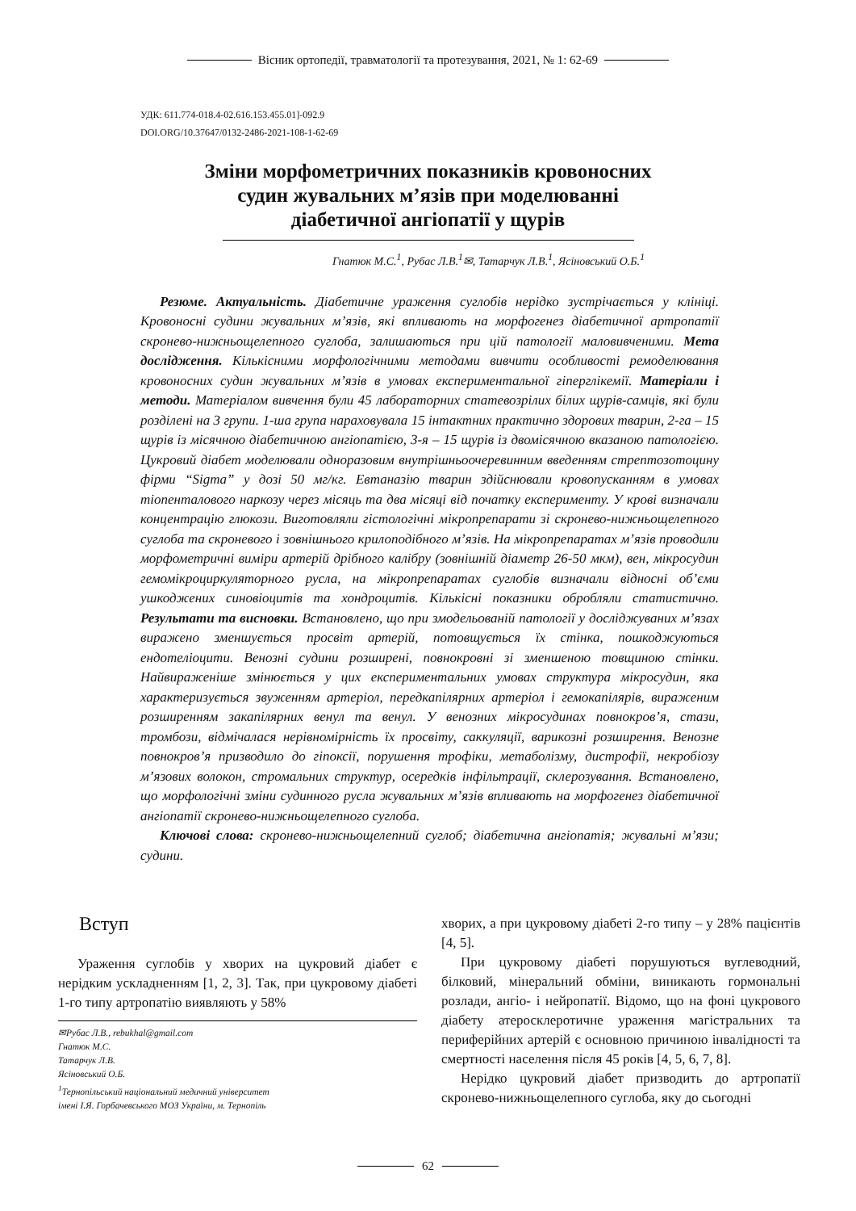Вісник ортопедії, травматології та протезування, 2021, № 1: 62-69
УДК: 611.774-018.4-02.616.153.455.01]-092.9
DOI.ORG/10.37647/0132-2486-2021-108-1-62-69
Зміни морфометричних показників кровоносних
судин жувальних м’язів при моделюванні
діабетичної ангіопатії у щурів
Гнатюк М.С.<sup>1</sup>, Рубас Л.В.<sup>1</sup>✉, Татарчук Л.В.<sup>1</sup>, Ясіновський О.Б.<sup>1</sup>
Резюме. Актуальність. Діабетичне ураження суглобів нерідко зустрічається у клініці. Кровоносні судини жувальних м’язів, які впливають на морфогенез діабетичної артропатії скронево-нижньощелепного суглоба, залишаються при цій патології маловивченими. Мета дослідження. Кількісними морфологічними методами вивчити особливості ремоделювання кровоносних судин жувальних м’язів в умовах експериментальної гіперглікемії. Матеріали і методи. Матеріалом вивчення були 45 лабораторних статевозрілих білих щурів-самців, які були розділені на 3 групи. 1-ша група нараховувала 15 інтактних практично здорових тварин, 2-га – 15 щурів із місячною діабетичною ангіопатією, 3-я – 15 щурів із двомісячною вказаною патологією. Цукровий діабет моделювали одноразовим внутрішньоочеревинним введенням стрептозотоцину фірми “Sigma” у дозі 50 мг/кг. Евтаназію тварин здійснювали кровопусканням в умовах тіопенталового наркозу через місяць та два місяці від початку експерименту. У крові визначали концентрацію глюкози. Виготовляли гістологічні мікропрепарати зі скронево-нижньощелепного суглоба та скроневого і зовнішнього крилоподібного м’язів. На мікропрепаратах м’язів проводили морфометричні виміри артерій дрібного калібру (зовнішній діаметр 26-50 мкм), вен, мікросудин гемомікроциркуляторного русла, на мікропрепаратах суглобів визначали відносні об’єми ушкоджених синовіоцитів та хондроцитів. Кількісні показники обробляли статистично. Результати та висновки. Встановлено, що при змодельованій патології у досліджуваних м’язах виражено зменшується просвіт артерій, потовщується їх стінка, пошкоджуються ендотеліоцити. Венозні судини розширені, повнокровні зі зменшеною товщиною стінки. Найвираженіше змінюється у цих експериментальних умовах структура мікросудин, яка характеризується звуженням артеріол, передкапілярних артеріол і гемокапілярів, вираженим розширенням закапілярних венул та венул. У венозних мікросудинах повнокров’я, стази, тромбози, відмічалася нерівномірність їх просвіту, саккуляції, варикозні розширення. Венозне повнокров’я призводило до гіпоксії, порушення трофіки, метаболізму, дистрофії, некробіозу м’язових волокон, стромальних структур, осередків інфільтрації, склерозування. Встановлено, що морфологічні зміни судинного русла жувальних м’язів впливають на морфогенез діабетичної ангіопатії скронево-нижньощелепного суглоба.
Ключові слова: скронево-нижньощелепний суглоб; діабетична ангіопатія; жувальні м’язи; судини.
Вступ
Ураження суглобів у хворих на цукровий діабет є нерідким ускладненням [1, 2, 3]. Так, при цукровому діабеті 1-го типу артропатію виявляють у 58%
✉Рубас Л.В., rebukhal@gmail.com
Гнатюк М.С.
Татарчук Л.В.
Ясіновський О.Б.
<sup>1</sup> Тернопільський національний медичний університет
імені І.Я. Горбачевського МОЗ України, м. Тернопіль
хворих, а при цукровому діабеті 2-го типу – у 28% пацієнтів [4, 5].
При цукровому діабеті порушуються вуглеводний, білковий, мінеральний обміни, виникають гормональні розлади, ангіо- і нейропатії. Відомо, що на фоні цукрового діабету атеросклеротичне ураження магістральних та периферійних артерій є основною причиною інвалідності та смертності населення після 45 років [4, 5, 6, 7, 8].
Нерідко цукровий діабет призводить до артропатії скронево-нижньощелепного суглоба, яку до сьогодні
62